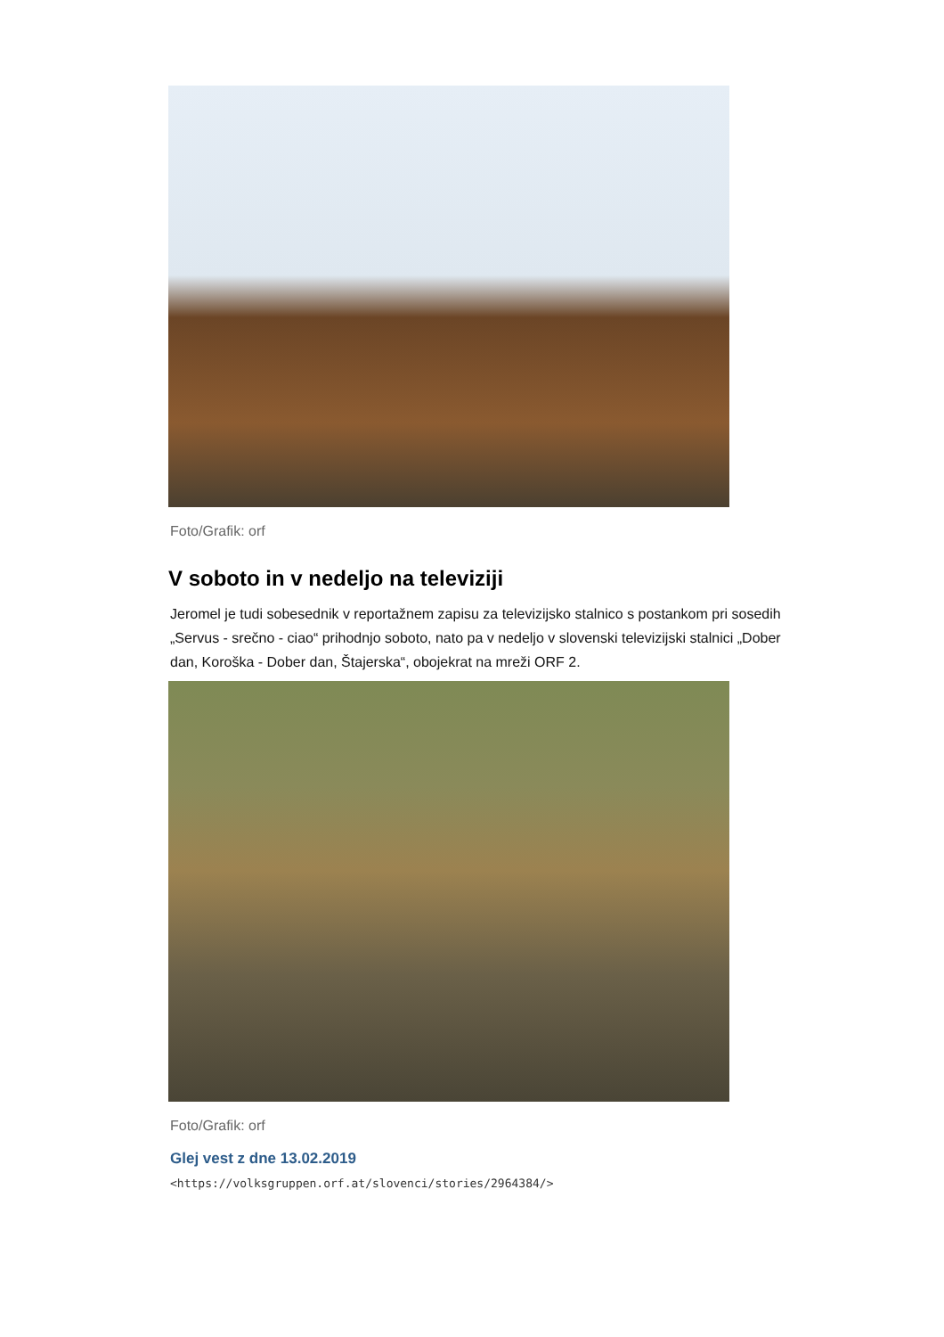Foto/Grafik: orf
V soboto in v nedeljo na televiziji
Jeromel je tudi sobesednik v reportažnem zapisu za televizijsko stalnico s postankom pri sosedih „Servus - srečno - ciao“ prihodnjo soboto, nato pa v nedeljo v slovenski televizijski stalnici „Dober dan, Koroška - Dober dan, Štajerska“, obojekrat na mreži ORF 2.
Foto/Grafik: orf
Glej vest z dne 13.02.2019
<https://volksgruppen.orf.at/slovenci/stories/2964384/>